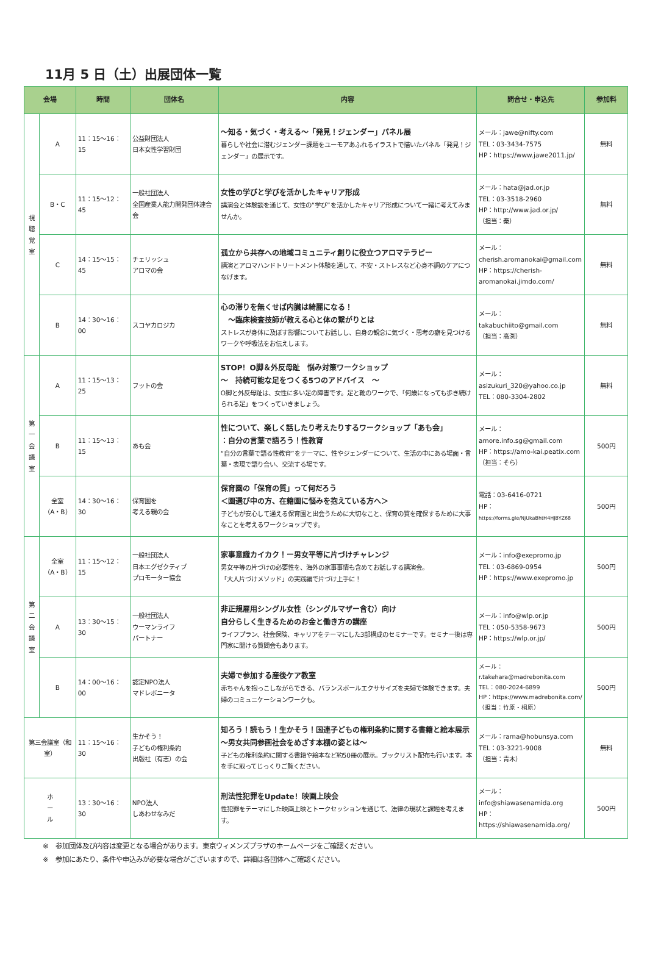11月 5 日（土）出展団体一覧
| 会場 | | 時間 | 団体名 | 内容 | 問合せ・申込先 | 参加料 |
| --- | --- | --- | --- | --- | --- | --- |
| 視 聴 覚 室 | A | 11：15～16：15 | 公益財団法人 日本女性学習財団 | ～知る・気づく・考える～「発見！ジェンダー」パネル展 暮らしや社会に潜むジェンダー課題をユーモアあふれるイラストで描いたパネル「発見！ジェンダー」の展示です。 | メール：jawe@nifty.com TEL：03-3434-7575 HP：https://www.jawe2011.jp/ | 無料 |
| | B・C | 11：15～12：45 | 一般社団法人 全国産業人能力開発団体連合会 | 女性の学びと学びを活かしたキャリア形成 講演会と体験談を通じて、女性の“学び”を活かしたキャリア形成について一緒に考えてみませんか。 | メール：hata@jad.or.jp TEL：03-3518-2960 HP：http://www.jad.or.jp/ （担当：秦） | 無料 |
| | C | 14：15～15：45 | チェリッシュ アロマの会 | 孤立から共存への地域コミュニティ創りに役立つアロマテラピー 講演とアロマハンドトリートメント体験を通して、不安・ストレスなど心身不調のケアにつなげます。 | メール： cherish.aromanokai@gmail.com HP：https://cherish-aromanokai.jimdo.com/ | 無料 |
| | B | 14：30～16：00 | スコヤカロジカ | 心の滞りを無くせば内臓は綺麗になる！ ～臨床検査技師が教える心と体の繋がりとは ストレスが身体に及ぼす影響についてお話しし、自身の観念に気づく・思考の癖を見つけるワークや呼吸法をお伝えします。 | メール： takabuchiito@gmail.com （担当：高渕） | 無料 |
| 第 一 会 議 室 | A | 11：15～13：25 | フットの会 | STOP！O脚＆外反母趾 悩み対策ワークショップ ～ 持続可能な足をつくる5つのアドバイス ～ O脚と外反母趾は、女性に多い足の障害です。足と靴のワークで、「何歳になっても歩き続けられる足」をつくっていきましょう。 | メール： asizukuri_320@yahoo.co.jp TEL：080-3304-2802 | 無料 |
| | B | 11：15～13：15 | あも会 | 性について、楽しく話したり考えたりするワークショップ「あも会」 ：自分の言葉で語ろう！性教育 “自分の言葉で語る性教育”をテーマに、性やジェンダーについて、生活の中にある場面・言葉・表現で語り合い、交流する場です。 | メール： amore.info.sg@gmail.com HP：https://amo-kai.peatix.com （担当：そら） | 500円 |
| | 全室 （A・B） | 14：30～16：30 | 保育園を 考える親の会 | 保育園の「保育の質」って何だろう ＜園選び中の方、在籍園に悩みを抱えている方へ＞ 子どもが安心して通える保育園と出会うために大切なこと、保育の質を確保するために大事なことを考えるワークショップです。 | 電話：03-6416-0721 HP： https://forms.gle/NjUkaBhtH4HJBYZ68 | 500円 |
| 第 二 会 議 室 | 全室 （A・B） | 11：15～12：15 | 一般社団法人 日本エグゼクティブ プロモーター協会 | 家事意識カイカク！ー男女平等に片づけチャレンジ 男女平等の片づけの必要性を、海外の家事事情も含めてお話しする講演会。 「大人片づけメソッド」の実践編で片づけ上手に！ | メール：info@exepromo.jp TEL：03-6869-0954 HP：https://www.exepromo.jp | 500円 |
| | A | 13：30～15：30 | 一般社団法人 ウーマンライフ パートナー | 非正規雇用シングル女性（シングルマザー含む）向け 自分らしく生きるためのお金と働き方の講座 ライフプラン、社会保険、キャリアをテーマにした3部構成のセミナーです。セミナー後は専門家に聞ける質問会もあります。 | メール：info@wlp.or.jp TEL：050-5358-9673 HP：https://wlp.or.jp/ | 500円 |
| | B | 14：00～16：00 | 認定NPO法人 マドレボニータ | 夫婦で参加する産後ケア教室 赤ちゃんを抱っこしながらできる、バランスボールエクササイズを夫婦で体験できます。夫婦のコミュニケーションワークも。 | メール： r.takehara@madrebonita.com TEL：080-2024-6899 HP：https://www.madrebonita.com/ （担当：竹原・桐原） | 500円 |
| 第三会議室（和室） | | 11：15～16：30 | 生かそう！ 子どもの権利条約 出版社（有志）の会 | 知ろう！読もう！生かそう！国連子どもの権利条約に関する書籍と絵本展示 ～男女共同参画社会をめざす本棚の姿とは～ 子どもの権利条約に関する書籍や絵本など約50冊の展示。ブックリスト配布も行います。本を手に取ってじっくりご覧ください。 | メール：rama@hobunsya.com TEL：03-3221-9008 （担当：青木） | 無料 |
| ホ ー ル | | 13：30～16：30 | NPO法人 しあわせなみだ | 刑法性犯罪をUpdate！映画上映会 性犯罪をテーマにした映画上映とトークセッションを通じて、法律の現状と課題を考えます。 | メール： info@shiawasenamida.org HP： https://shiawasenamida.org/ | 500円 |
※　参加団体及び内容は変更となる場合があります。東京ウィメンズプラザのホームページをご確認ください。
※　参加にあたり、条件や申込みが必要な場合がございますので、詳細は各団体へご確認ください。